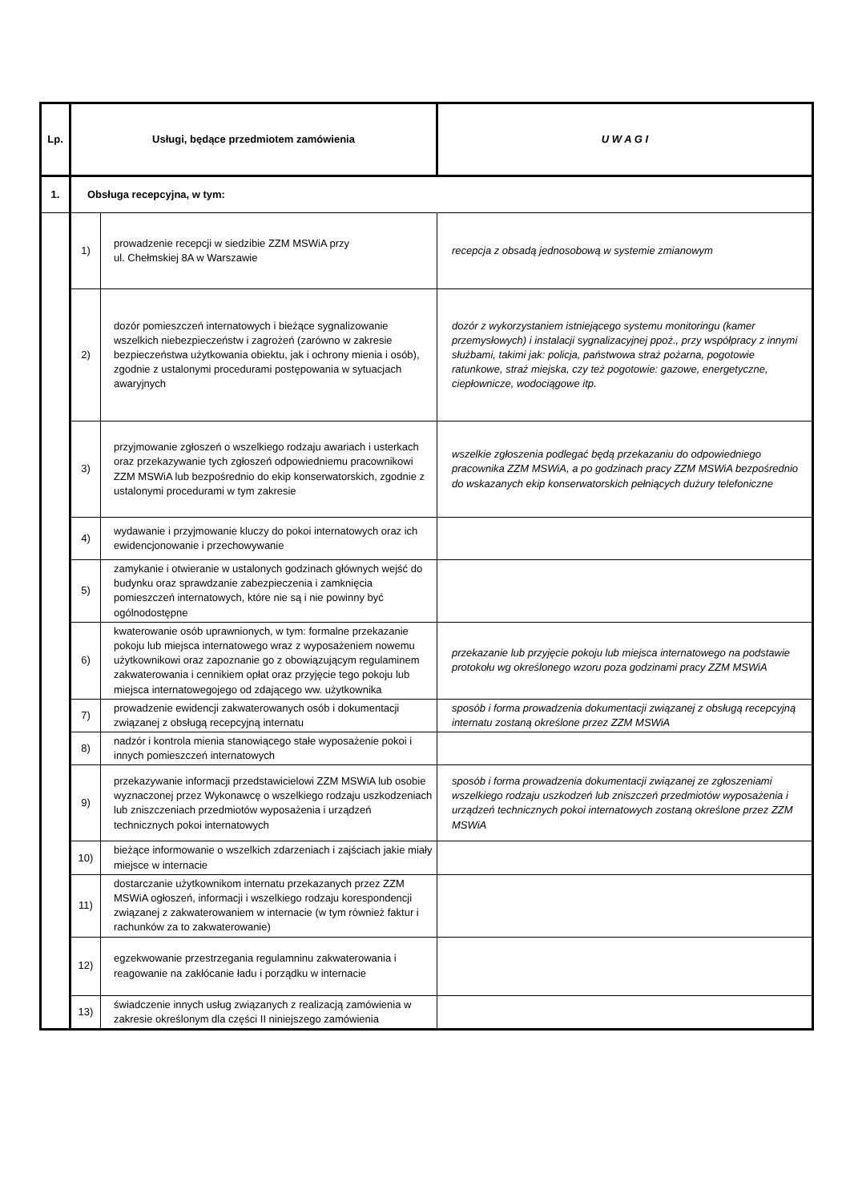| Lp. | Usługi, będące przedmiotem zamówienia | | U W A G I |
| --- | --- | --- | --- |
| 1. | Obsługa recepcyjna, w tym: | | |
| | 1) | prowadzenie recepcji w siedzibie ZZM MSWiA przy ul. Chełmskiej 8A w Warszawie | recepcja z obsadą jednosobową w systemie zmianowym |
| | 2) | dozór pomieszczeń internatowych i bieżące sygnalizowanie wszelkich niebezpieczeństw i zagrożeń (zarówno w zakresie bezpieczeństwa użytkowania obiektu, jak i ochrony mienia i osób), zgodnie z ustalonymi procedurami postępowania w sytuacjach awaryjnych | dozór z wykorzystaniem istniejącego systemu monitoringu (kamer przemysłowych) i instalacji sygnalizacyjnej ppoż., przy współpracy z innymi służbami, takimi jak: policja, państwowa straż pożarna, pogotowie ratunkowe, straż miejska, czy też pogotowie: gazowe, energetyczne, ciepłownicze, wodociągowe itp. |
| | 3) | przyjmowanie zgłoszeń o wszelkiego rodzaju awariach i usterkach oraz przekazywanie tych zgłoszeń odpowiedniemu pracownikowi ZZM MSWiA lub bezpośrednio do ekip konserwatorskich, zgodnie z ustalonymi procedurami w tym zakresie | wszelkie zgłoszenia podlegać będą przekazaniu do odpowiedniego pracownika ZZM MSWiA, a po godzinach pracy ZZM MSWiA bezpośrednio do wskazanych ekip konserwatorskich pełniących dużury telefoniczne |
| | 4) | wydawanie i przyjmowanie kluczy do pokoi internatowych oraz ich ewidencjonowanie i przechowywanie | |
| | 5) | zamykanie i otwieranie w ustalonych godzinach głównych wejść do budynku oraz sprawdzanie zabezpieczenia i zamknięcia pomieszczeń internatowych, które nie są i nie powinny być ogólnodostępne | |
| | 6) | kwaterowanie osób uprawnionych, w tym: formalne przekazanie pokoju lub miejsca internatowego wraz z wyposażeniem nowemu użytkownikowi oraz zapoznanie go z obowiązującym regulaminem zakwaterowania i cennikiem opłat oraz przyjęcie tego pokoju lub miejsca internatowegojego od zdającego ww. użytkownika | przekazanie lub przyjęcie pokoju lub miejsca internatowego na podstawie protokołu wg określonego wzoru poza godzinami pracy ZZM MSWiA |
| | 7) | prowadzenie ewidencji zakwaterowanych osób i dokumentacji związanej z obsługą recepcyjną internatu | sposób i forma prowadzenia dokumentacji związanej z obsługą recepcyjną internatu zostaną określone przez ZZM MSWiA |
| | 8) | nadzór i kontrola mienia stanowiącego stałe wyposażenie pokoi i innych pomieszczeń internatowych | |
| | 9) | przekazywanie informacji przedstawicielowi ZZM MSWiA lub osobie wyznaczonej przez Wykonawcę o wszelkiego rodzaju uszkodzeniach lub zniszczeniach przedmiotów wyposażenia i urządzeń technicznych pokoi internatowych | sposób i forma prowadzenia dokumentacji związanej ze zgłoszeniami wszelkiego rodzaju uszkodzeń lub zniszczeń przedmiotów wyposażenia i urządzeń technicznych pokoi internatowych zostaną określone przez ZZM MSWiA |
| | 10) | bieżące informowanie o wszelkich zdarzeniach i zajściach jakie miały miejsce w internacie | |
| | 11) | dostarczanie użytkownikom internatu przekazanych przez ZZM MSWiA ogłoszeń, informacji i wszelkiego rodzaju korespondencji związanej z zakwaterowaniem w internacie (w tym również faktur i rachunków za to zakwaterowanie) | |
| | 12) | egzekwowanie przestrzegania regulamninu zakwaterowania i reagowanie na zakłócanie ładu i porządku w internacie | |
| | 13) | świadczenie innych usług związanych z realizacją zamówienia w zakresie określonym dla części II niniejszego zamówienia | |